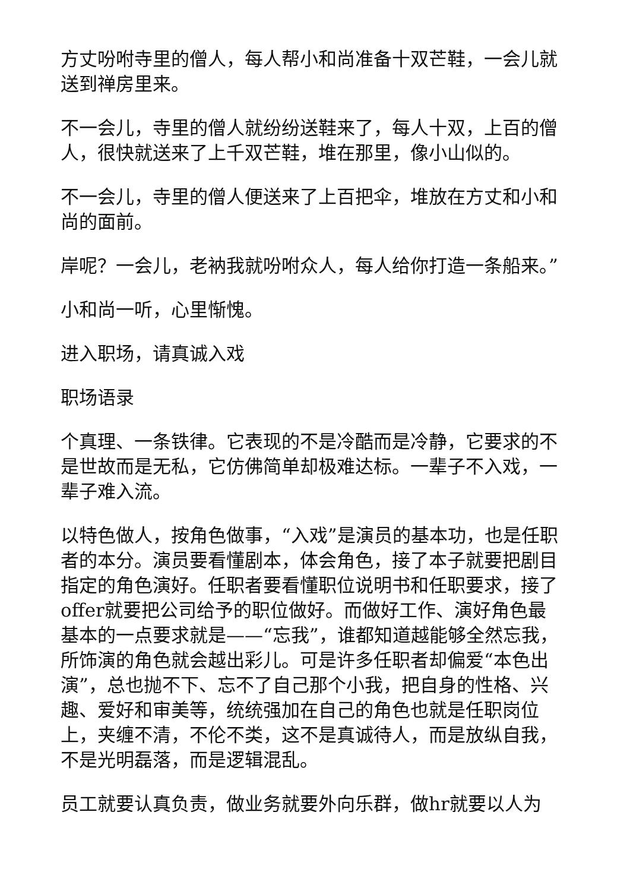方丈吩咐寺里的僧人，每人帮小和尚准备十双芒鞋，一会儿就送到禅房里来。
不一会儿，寺里的僧人就纷纷送鞋来了，每人十双，上百的僧人，很快就送来了上千双芒鞋，堆在那里，像小山似的。
不一会儿，寺里的僧人便送来了上百把伞，堆放在方丈和小和尚的面前。
岸呢？一会儿，老衲我就吩咐众人，每人给你打造一条船来。”
小和尚一听，心里惭愧。
进入职场，请真诚入戏
职场语录
个真理、一条铁律。它表现的不是冷酷而是冷静，它要求的不是世故而是无私，它仿佛简单却极难达标。一辈子不入戏，一辈子难入流。
以特色做人，按角色做事，“入戏”是演员的基本功，也是任职者的本分。演员要看懂剧本，体会角色，接了本子就要把剧目指定的角色演好。任职者要看懂职位说明书和任职要求，接了offer就要把公司给予的职位做好。而做好工作、演好角色最基本的一点要求就是——“忘我”，谁都知道越能够全然忘我，所饰演的角色就会越出彩儿。可是许多任职者却偏爱“本色出演”，总也抛不下、忘不了自己那个小我，把自身的性格、兴趣、爱好和审美等，统统强加在自己的角色也就是任职岗位上，夹缠不清，不伦不类，这不是真诚待人，而是放纵自我，不是光明磊落，而是逻辑混乱。
员工就要认真负责，做业务就要外向乐群，做hr就要以人为